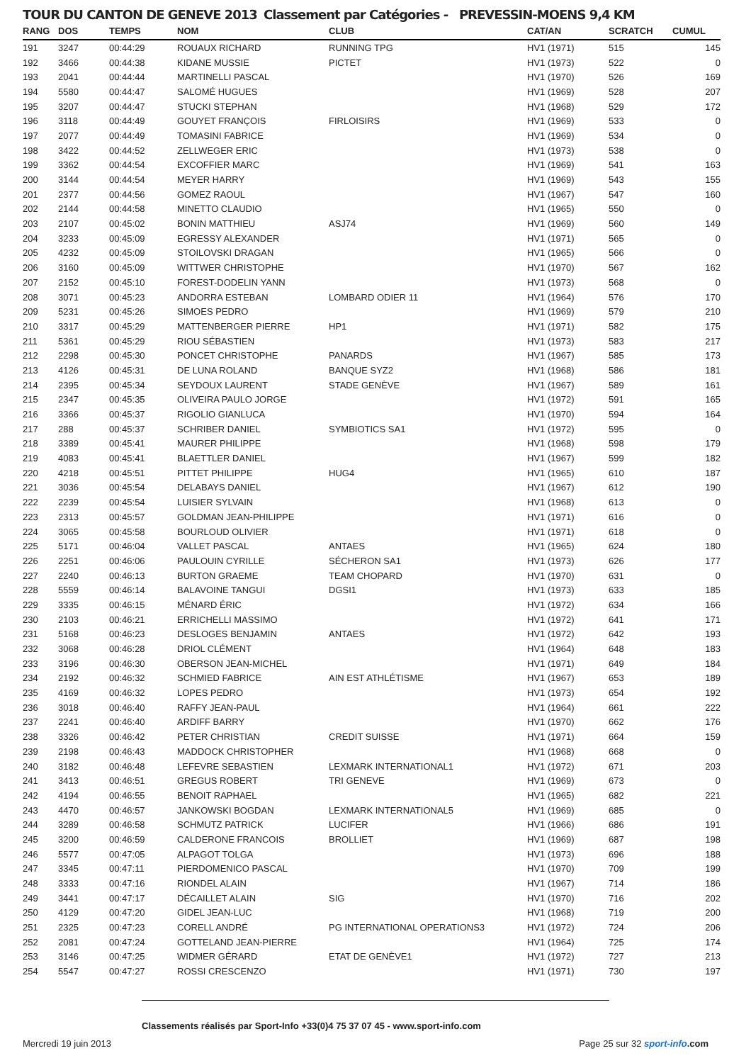TOUR DU CANTON DE GENEVE 2013 Classement par Catégories - PREVESSIN-MOENS 9,4 KM
| RANG | DOS | TEMPS | NOM | CLUB | CAT/AN | SCRATCH | CUMUL |
| --- | --- | --- | --- | --- | --- | --- | --- |
| 191 | 3247 | 00:44:29 | ROUAUX RICHARD | RUNNING TPG | HV1 (1971) | 515 | 145 |
| 192 | 3466 | 00:44:38 | KIDANE MUSSIE | PICTET | HV1 (1973) | 522 | 0 |
| 193 | 2041 | 00:44:44 | MARTINELLI PASCAL | | HV1 (1970) | 526 | 169 |
| 194 | 5580 | 00:44:47 | SALOMÉ HUGUES | | HV1 (1969) | 528 | 207 |
| 195 | 3207 | 00:44:47 | STUCKI STEPHAN | | HV1 (1968) | 529 | 172 |
| 196 | 3118 | 00:44:49 | GOUYET FRANÇOIS | FIRLOISIRS | HV1 (1969) | 533 | 0 |
| 197 | 2077 | 00:44:49 | TOMASINI FABRICE | | HV1 (1969) | 534 | 0 |
| 198 | 3422 | 00:44:52 | ZELLWEGER ERIC | | HV1 (1973) | 538 | 0 |
| 199 | 3362 | 00:44:54 | EXCOFFIER MARC | | HV1 (1969) | 541 | 163 |
| 200 | 3144 | 00:44:54 | MEYER HARRY | | HV1 (1969) | 543 | 155 |
| 201 | 2377 | 00:44:56 | GOMEZ RAOUL | | HV1 (1967) | 547 | 160 |
| 202 | 2144 | 00:44:58 | MINETTO CLAUDIO | | HV1 (1965) | 550 | 0 |
| 203 | 2107 | 00:45:02 | BONIN MATTHIEU | ASJ74 | HV1 (1969) | 560 | 149 |
| 204 | 3233 | 00:45:09 | EGRESSY ALEXANDER | | HV1 (1971) | 565 | 0 |
| 205 | 4232 | 00:45:09 | STOILOVSKI DRAGAN | | HV1 (1965) | 566 | 0 |
| 206 | 3160 | 00:45:09 | WITTWER CHRISTOPHE | | HV1 (1970) | 567 | 162 |
| 207 | 2152 | 00:45:10 | FOREST-DODELIN YANN | | HV1 (1973) | 568 | 0 |
| 208 | 3071 | 00:45:23 | ANDORRA ESTEBAN | LOMBARD ODIER 11 | HV1 (1964) | 576 | 170 |
| 209 | 5231 | 00:45:26 | SIMOES PEDRO | | HV1 (1969) | 579 | 210 |
| 210 | 3317 | 00:45:29 | MATTENBERGER PIERRE | HP1 | HV1 (1971) | 582 | 175 |
| 211 | 5361 | 00:45:29 | RIOU SÉBASTIEN | | HV1 (1973) | 583 | 217 |
| 212 | 2298 | 00:45:30 | PONCET CHRISTOPHE | PANARDS | HV1 (1967) | 585 | 173 |
| 213 | 4126 | 00:45:31 | DE LUNA ROLAND | BANQUE SYZ2 | HV1 (1968) | 586 | 181 |
| 214 | 2395 | 00:45:34 | SEYDOUX LAURENT | STADE GENÈVE | HV1 (1967) | 589 | 161 |
| 215 | 2347 | 00:45:35 | OLIVEIRA PAULO JORGE | | HV1 (1972) | 591 | 165 |
| 216 | 3366 | 00:45:37 | RIGOLIO GIANLUCA | | HV1 (1970) | 594 | 164 |
| 217 | 288 | 00:45:37 | SCHRIBER DANIEL | SYMBIOTICS SA1 | HV1 (1972) | 595 | 0 |
| 218 | 3389 | 00:45:41 | MAURER PHILIPPE | | HV1 (1968) | 598 | 179 |
| 219 | 4083 | 00:45:41 | BLAETTLER DANIEL | | HV1 (1967) | 599 | 182 |
| 220 | 4218 | 00:45:51 | PITTET PHILIPPE | HUG4 | HV1 (1965) | 610 | 187 |
| 221 | 3036 | 00:45:54 | DELABAYS DANIEL | | HV1 (1967) | 612 | 190 |
| 222 | 2239 | 00:45:54 | LUISIER SYLVAIN | | HV1 (1968) | 613 | 0 |
| 223 | 2313 | 00:45:57 | GOLDMAN JEAN-PHILIPPE | | HV1 (1971) | 616 | 0 |
| 224 | 3065 | 00:45:58 | BOURLOUD OLIVIER | | HV1 (1971) | 618 | 0 |
| 225 | 5171 | 00:46:04 | VALLET PASCAL | ANTAES | HV1 (1965) | 624 | 180 |
| 226 | 2251 | 00:46:06 | PAULOUIN CYRILLE | SÉCHERON SA1 | HV1 (1973) | 626 | 177 |
| 227 | 2240 | 00:46:13 | BURTON GRAEME | TEAM CHOPARD | HV1 (1970) | 631 | 0 |
| 228 | 5559 | 00:46:14 | BALAVOINE TANGUI | DGSI1 | HV1 (1973) | 633 | 185 |
| 229 | 3335 | 00:46:15 | MÉNARD ÉRIC | | HV1 (1972) | 634 | 166 |
| 230 | 2103 | 00:46:21 | ERRICHELLI MASSIMO | | HV1 (1972) | 641 | 171 |
| 231 | 5168 | 00:46:23 | DESLOGES BENJAMIN | ANTAES | HV1 (1972) | 642 | 193 |
| 232 | 3068 | 00:46:28 | DRIOL CLÉMENT | | HV1 (1964) | 648 | 183 |
| 233 | 3196 | 00:46:30 | OBERSON JEAN-MICHEL | | HV1 (1971) | 649 | 184 |
| 234 | 2192 | 00:46:32 | SCHMIED FABRICE | AIN EST ATHLÉTISME | HV1 (1967) | 653 | 189 |
| 235 | 4169 | 00:46:32 | LOPES PEDRO | | HV1 (1973) | 654 | 192 |
| 236 | 3018 | 00:46:40 | RAFFY JEAN-PAUL | | HV1 (1964) | 661 | 222 |
| 237 | 2241 | 00:46:40 | ARDIFF BARRY | | HV1 (1970) | 662 | 176 |
| 238 | 3326 | 00:46:42 | PETER CHRISTIAN | CREDIT SUISSE | HV1 (1971) | 664 | 159 |
| 239 | 2198 | 00:46:43 | MADDOCK CHRISTOPHER | | HV1 (1968) | 668 | 0 |
| 240 | 3182 | 00:46:48 | LEFEVRE SEBASTIEN | LEXMARK INTERNATIONAL1 | HV1 (1972) | 671 | 203 |
| 241 | 3413 | 00:46:51 | GREGUS ROBERT | TRI GENEVE | HV1 (1969) | 673 | 0 |
| 242 | 4194 | 00:46:55 | BENOIT RAPHAEL | | HV1 (1965) | 682 | 221 |
| 243 | 4470 | 00:46:57 | JANKOWSKI BOGDAN | LEXMARK INTERNATIONAL5 | HV1 (1969) | 685 | 0 |
| 244 | 3289 | 00:46:58 | SCHMUTZ PATRICK | LUCIFER | HV1 (1966) | 686 | 191 |
| 245 | 3200 | 00:46:59 | CALDERONE FRANCOIS | BROLLIET | HV1 (1969) | 687 | 198 |
| 246 | 5577 | 00:47:05 | ALPAGOT TOLGA | | HV1 (1973) | 696 | 188 |
| 247 | 3345 | 00:47:11 | PIERDOMENICO PASCAL | | HV1 (1970) | 709 | 199 |
| 248 | 3333 | 00:47:16 | RIONDEL ALAIN | | HV1 (1967) | 714 | 186 |
| 249 | 3441 | 00:47:17 | DÉCAILLET ALAIN | SIG | HV1 (1970) | 716 | 202 |
| 250 | 4129 | 00:47:20 | GIDEL JEAN-LUC | | HV1 (1968) | 719 | 200 |
| 251 | 2325 | 00:47:23 | CORELL ANDRÉ | PG INTERNATIONAL OPERATIONS3 | HV1 (1972) | 724 | 206 |
| 252 | 2081 | 00:47:24 | GOTTELAND JEAN-PIERRE | | HV1 (1964) | 725 | 174 |
| 253 | 3146 | 00:47:25 | WIDMER GÉRARD | ETAT DE GENÈVE1 | HV1 (1972) | 727 | 213 |
| 254 | 5547 | 00:47:27 | ROSSI CRESCENZO | | HV1 (1971) | 730 | 197 |
Classements réalisés par Sport-Info +33(0)4 75 37 07 45 - www.sport-info.com
Mercredi 19 juin 2013 Page 25 sur 32 sport-info.com